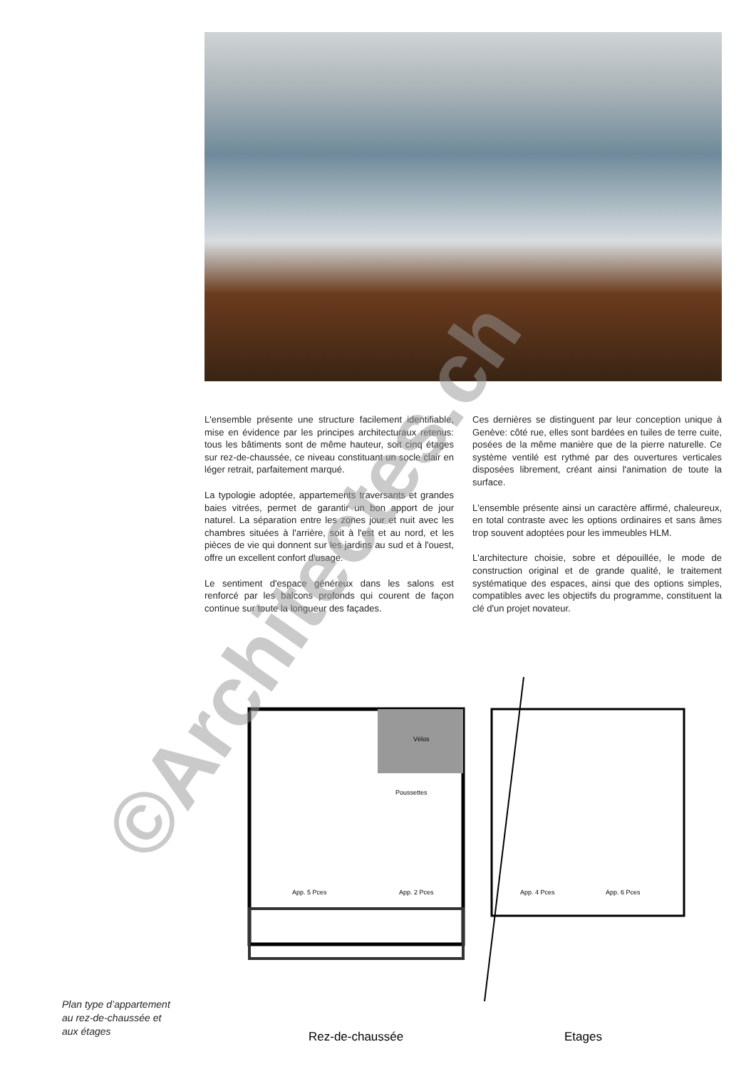L'ensemble présente une structure facilement identifiable, mise en évidence par les principes architecturaux retenus: tous les bâtiments sont de même hauteur, soit cinq étages sur rez-de-chaussée, ce niveau constituant un socle clair en léger retrait, parfaitement marqué.
La typologie adoptée, appartements traversants et grandes baies vitrées, permet de garantir un bon apport de jour naturel. La séparation entre les zones jour et nuit avec les chambres situées à l'arrière, soit à l'est et au nord, et les pièces de vie qui donnent sur les jardins au sud et à l'ouest, offre un excellent confort d'usage.
Le sentiment d'espace généreux dans les salons est renforcé par les balcons profonds qui courent de façon continue sur toute la longueur des façades.
Ces dernières se distinguent par leur conception unique à Genève: côté rue, elles sont bardées en tuiles de terre cuite, posées de la même manière que de la pierre naturelle. Ce système ventilé est rythmé par des ouvertures verticales disposées librement, créant ainsi l'animation de toute la surface.
L'ensemble présente ainsi un caractère affirmé, chaleureux, en total contraste avec les options ordinaires et sans âmes trop souvent adoptées pour les immeubles HLM.
L'architecture choisie, sobre et dépouillée, le mode de construction original et de grande qualité, le traitement systématique des espaces, ainsi que des options simples, compatibles avec les objectifs du programme, constituent la clé d'un projet novateur.
Vélos
Poussettes
App. 5 Pces
App. 2 Pces
App. 4 Pces
App. 6 Pces
Plan type d’appartement
au rez-de-chaussée et
aux étages
Rez-de-chaussée Etages
©Architectes.ch